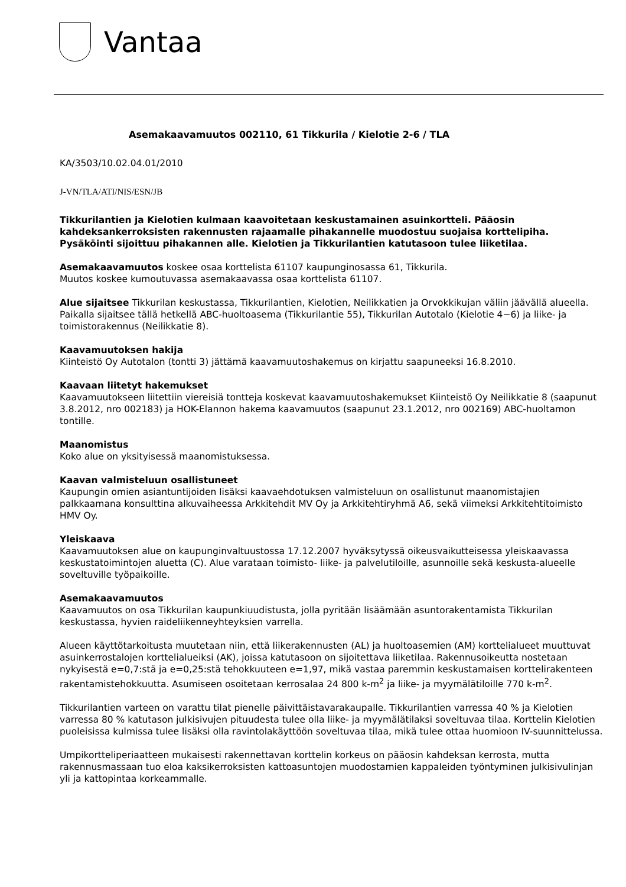Vantaa
Asemakaavamuutos 002110, 61 Tikkurila / Kielotie 2-6 / TLA
KA/3503/10.02.04.01/2010
J-VN/TLA/ATI/NIS/ESN/JB
Tikkurilantien ja Kielotien kulmaan kaavoitetaan keskustamainen asuinkortteli. Pääosin kahdeksankerroksisten rakennusten rajaamalle pihakannelle muodostuu suojaisa korttelipiha. Pysäköinti sijoittuu pihakannen alle. Kielotien ja Tikkurilantien katutasoon tulee liiketilaa.
Asemakaavamuutos koskee osaa korttelista 61107 kaupunginosassa 61, Tikkurila.
Muutos koskee kumoutuvassa asemakaavassa osaa korttelista 61107.
Alue sijaitsee Tikkurilan keskustassa, Tikkurilantien, Kielotien, Neilikkatien ja Orvokkikujan väliin jäävällä alueella. Paikalla sijaitsee tällä hetkellä ABC-huoltoasema (Tikkurilantie 55), Tikkurilan Autotalo (Kielotie 4−6) ja liike- ja toimistorakennus (Neilikkatie 8).
Kaavamuutoksen hakija
Kiinteistö Oy Autotalon (tontti 3) jättämä kaavamuutoshakemus on kirjattu saapuneeksi 16.8.2010.
Kaavaan liitetyt hakemukset
Kaavamuutokseen liitettiin viereisiä tontteja koskevat kaavamuutoshakemukset Kiinteistö Oy Neilikkatie 8 (saapunut 3.8.2012, nro 002183) ja HOK-Elannon hakema kaavamuutos (saapunut 23.1.2012, nro 002169) ABC-huoltamon tontille.
Maanomistus
Koko alue on yksityisessä maanomistuksessa.
Kaavan valmisteluun osallistuneet
Kaupungin omien asiantuntijoiden lisäksi kaavaehdotuksen valmisteluun on osallistunut maanomistajien palkkaamana konsulttina alkuvaiheessa Arkkitehdit MV Oy ja Arkkitehtiryhmä A6, sekä viimeksi Arkkitehtitoimisto HMV Oy.
Yleiskaava
Kaavamuutoksen alue on kaupunginvaltuustossa 17.12.2007 hyväksytyssä oikeusvaikutteisessa yleiskaavassa keskustatoimintojen aluetta (C). Alue varataan toimisto- liike- ja palvelutiloille, asunnoille sekä keskusta-alueelle soveltuville työpaikoille.
Asemakaavamuutos
Kaavamuutos on osa Tikkurilan kaupunkiuudistusta, jolla pyritään lisäämään asuntorakentamista Tikkurilan keskustassa, hyvien raideliikenneyhteyksien varrella.
Alueen käyttötarkoitusta muutetaan niin, että liikerakennusten (AL) ja huoltoasemien (AM) korttelialueet muuttuvat asuinkerrostalojen korttelialueiksi (AK), joissa katutasoon on sijoitettava liiketilaa. Rakennusoikeutta nostetaan nykyisestä e=0,7:stä ja e=0,25:stä tehokkuuteen e=1,97, mikä vastaa paremmin keskustamaisen korttelirakenteen rakentamistehokkuutta. Asumiseen osoitetaan kerrosalaa 24 800 k-m<sup>2</sup> ja liike- ja myymälätiloille 770 k-m<sup>2</sup>.
Tikkurilantien varteen on varattu tilat pienelle päivittäistavarakaupalle. Tikkurilantien varressa 40 % ja Kielotien varressa 80 % katutason julkisivujen pituudesta tulee olla liike- ja myymälätilaksi soveltuvaa tilaa. Korttelin Kielotien puoleisissa kulmissa tulee lisäksi olla ravintolakäyttöön soveltuvaa tilaa, mikä tulee ottaa huomioon IV-suunnittelussa.
Umpikortteliperiaatteen mukaisesti rakennettavan korttelin korkeus on pääosin kahdeksan kerrosta, mutta rakennusmassaan tuo eloa kaksikerroksisten kattoasuntojen muodostamien kappaleiden työntyminen julkisivulinjan yli ja kattopintaa korkeammalle.